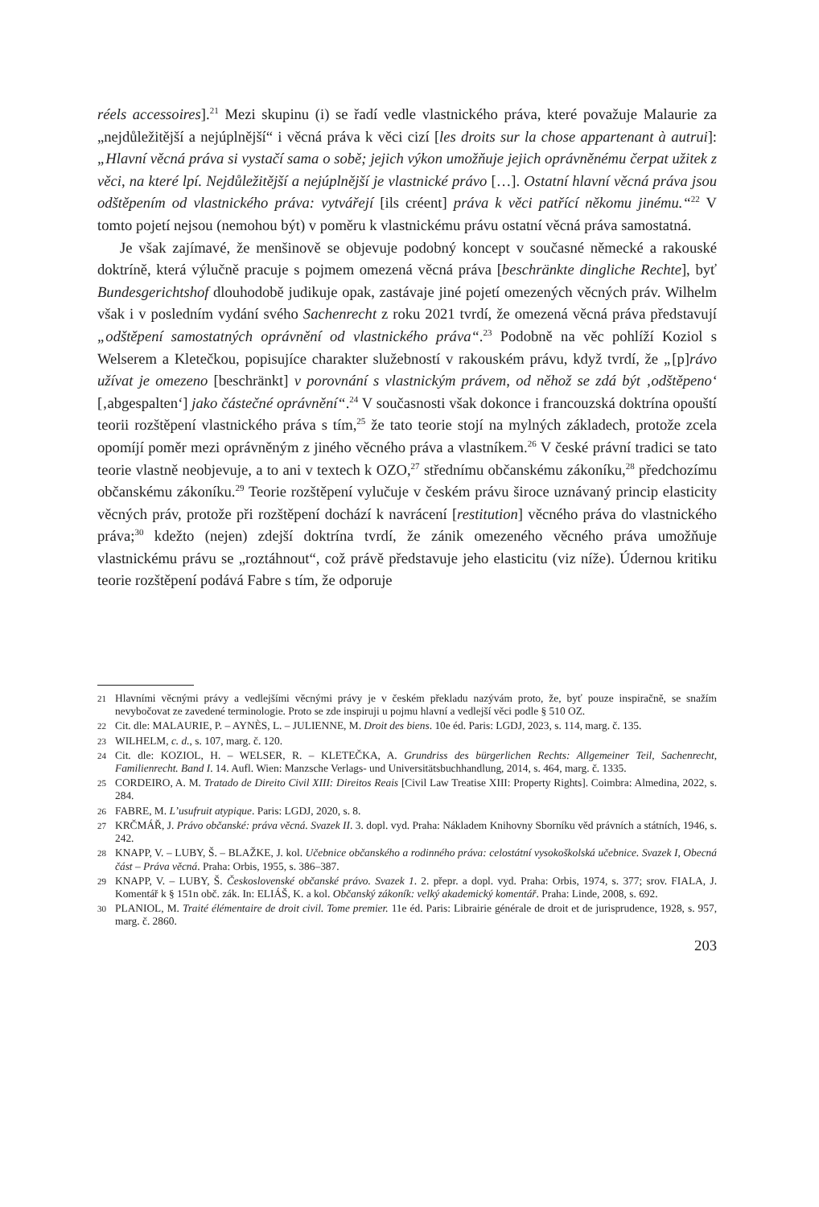réels accessoires].<sup>21</sup> Mezi skupinu (i) se řadí vedle vlastnického práva, které považuje Malaurie za „nejdůležitější a nejúplnější“ i věcná práva k věci cizí [les droits sur la chose appartenant à autrui]: „Hlavní věcná práva si vystačí sama o sobě; jejich výkon umožňuje jejich oprávněnému čerpat užitek z věci, na které lpí. Nejdůležitější a nejúplnější je vlastnické právo […]. Ostatní hlavní věcná práva jsou odštěpením od vlastnického práva: vytvářejí [ils créent] práva k věci patřící někomu jinému.“<sup>22</sup> V tomto pojetí nejsou (nemohou být) v poměru k vlastnickému právu ostatní věcná práva samostatná.
Je však zajímavé, že menšinově se objevuje podobný koncept v současné německé a rakouské doktríně, která výlučně pracuje s pojmem omezená věcná práva [beschränkte dingliche Rechte], byť Bundesgerichtshof dlouhodobě judikuje opak, zastávaje jiné pojetí omezených věcných práv. Wilhelm však i v posledním vydání svého Sachenrecht z roku 2021 tvrdí, že omezená věcná práva představují „odštěpení samostatných oprávnění od vlastnického práva“.<sup>23</sup> Podobně na věc pohlíží Koziol s Welserem a Kletečkou, popisujíce charakter služebností v rakouském právu, když tvrdí, že „[p]rávo užívat je omezeno [beschränkt] v porovnání s vlastnickým právem, od něhož se zdá být ‚odštěpeno‘ [‚abgespalten‘] jako částečné oprávnění“.<sup>24</sup> V současnosti však dokonce i francouzská doktrína opouští teorii rozštěpení vlastnického práva s tím,<sup>25</sup> že tato teorie stojí na mylných základech, protože zcela opomíjí poměr mezi oprávněným z jiného věcného práva a vlastníkem.<sup>26</sup> V české právní tradici se tato teorie vlastně neobjevuje, a to ani v textech k OZO,<sup>27</sup> střednímu občanskému zákoníku,<sup>28</sup> předchozímu občanskému zákoníku.<sup>29</sup> Teorie rozštěpení vylučuje v českém právu široce uznávaný princip elasticity věcných práv, protože při rozštěpení dochází k navrácení [restitution] věcného práva do vlastnického práva;<sup>30</sup> kdežto (nejen) zdejší doktrína tvrdí, že zánik omezeného věcného práva umožňuje vlastnickému právu se „roztáhnout“, což právě představuje jeho elasticitu (viz níže). Údernou kritiku teorie rozštěpení podává Fabre s tím, že odporuje
21 Hlavními věcnými právy a vedlejšími věcnými právy je v českém překladu nazývám proto, že, byť pouze inspiračně, se snažím nevybočovat ze zavedené terminologie. Proto se zde inspiruji u pojmu hlavní a vedlejší věci podle § 510 OZ.
22 Cit. dle: MALAURIE, P. – AYNÈS, L. – JULIENNE, M. Droit des biens. 10e éd. Paris: LGDJ, 2023, s. 114, marg. č. 135.
23 WILHELM, c. d., s. 107, marg. č. 120.
24 Cit. dle: KOZIOL, H. – WELSER, R. – KLETEČKA, A. Grundriss des bürgerlichen Rechts: Allgemeiner Teil, Sachenrecht, Familienrecht. Band I. 14. Aufl. Wien: Manzsche Verlags- und Universitätsbuchhandlung, 2014, s. 464, marg. č. 1335.
25 CORDEIRO, A. M. Tratado de Direito Civil XIII: Direitos Reais [Civil Law Treatise XIII: Property Rights]. Coimbra: Almedina, 2022, s. 284.
26 FABRE, M. L’usufruit atypique. Paris: LGDJ, 2020, s. 8.
27 KRČMÁŘ, J. Právo občanské: práva věcná. Svazek II. 3. dopl. vyd. Praha: Nákladem Knihovny Sborníku věd právních a státních, 1946, s. 242.
28 KNAPP, V. – LUBY, Š. – BLAŽKE, J. kol. Učebnice občanského a rodinného práva: celostátní vysokoškolská učebnice. Svazek I, Obecná část – Práva věcná. Praha: Orbis, 1955, s. 386–387.
29 KNAPP, V. – LUBY, Š. Československé občanské právo. Svazek 1. 2. přepr. a dopl. vyd. Praha: Orbis, 1974, s. 377; srov. FIALA, J. Komentář k § 151n obč. zák. In: ELIÁŠ, K. a kol. Občanský zákoník: velký akademický komentář. Praha: Linde, 2008, s. 692.
30 PLANIOL, M. Traité élémentaire de droit civil. Tome premier. 11e éd. Paris: Librairie générale de droit et de jurisprudence, 1928, s. 957, marg. č. 2860.
203